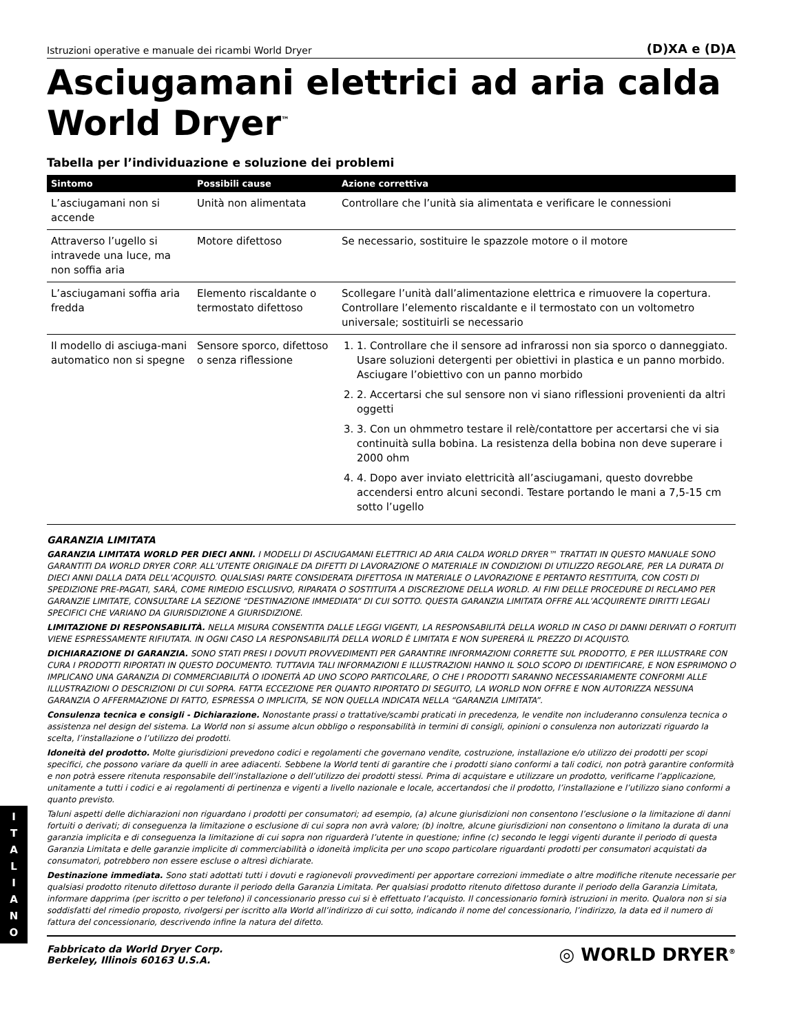Istruzioni operative e manuale dei ricambi World Dryer (D)XA e (D)A
Asciugamani elettrici ad aria calda World Dryer<sup>™</sup>
Tabella per l’individuazione e soluzione dei problemi
| Sintomo | Possibili cause | Azione correttiva |
| --- | --- | --- |
| L’asciugamani non si accende | Unità non alimentata | Controllare che l’unità sia alimentata e verificare le connessioni |
| Attraverso l’ugello si intravede una luce, ma non soffia aria | Motore difettoso | Se necessario, sostituire le spazzole motore o il motore |
| L’asciugamani soffia aria fredda | Elemento riscaldante o termostato difettoso | Scollegare l’unità dall’alimentazione elettrica e rimuovere la copertura. Controllare l’elemento riscaldante e il termostato con un voltometro universale; sostituirli se necessario |
| Il modello di asciuga-mani automatico non si spegne | Sensore sporco, difettoso o senza riflessione | 1. 1. Controllare che il sensore ad infrarossi non sia sporco o danneggiato. Usare soluzioni detergenti per obiettivi in plastica e un panno morbido. Asciugare l’obiettivo con un panno morbido 2. 2. Accertarsi che sul sensore non vi siano riflessioni provenienti da altri oggetti 3. 3. Con un ohmmetro testare il relè/contattore per accertarsi che vi sia continuità sulla bobina. La resistenza della bobina non deve superare i 2000 ohm 4. 4. Dopo aver inviato elettricità all’asciugamani, questo dovrebbe accendersi entro alcuni secondi. Testare portando le mani a 7,5-15 cm sotto l’ugello |
GARANZIA LIMITATA
GARANZIA LIMITATA WORLD PER DIECI ANNI. I MODELLI DI ASCIUGAMANI ELETTRICI AD ARIA CALDA WORLD DRYER™ TRATTATI IN QUESTO MANUALE SONO GARANTITI DA WORLD DRYER CORP. ALL’UTENTE ORIGINALE DA DIFETTI DI LAVORAZIONE O MATERIALE IN CONDIZIONI DI UTILIZZO REGOLARE, PER LA DURATA DI DIECI ANNI DALLA DATA DELL’ACQUISTO. QUALSIASI PARTE CONSIDERATA DIFETTOSA IN MATERIALE O LAVORAZIONE E PERTANTO RESTITUITA, CON COSTI DI SPEDIZIONE PRE-PAGATI, SARÀ, COME RIMEDIO ESCLUSIVO, RIPARATA O SOSTITUITA A DISCREZIONE DELLA WORLD. AI FINI DELLE PROCEDURE DI RECLAMO PER GARANZIE LIMITATE, CONSULTARE LA SEZIONE “DESTINAZIONE IMMEDIATA” DI CUI SOTTO. QUESTA GARANZIA LIMITATA OFFRE ALL’ACQUIRENTE DIRITTI LEGALI SPECIFICI CHE VARIANO DA GIURISDIZIONE A GIURISDIZIONE.
LIMITAZIONE DI RESPONSABILITÀ. NELLA MISURA CONSENTITA DALLE LEGGI VIGENTI, LA RESPONSABILITÀ DELLA WORLD IN CASO DI DANNI DERIVATI O FORTUITI VIENE ESPRESSAMENTE RIFIUTATA. IN OGNI CASO LA RESPONSABILITÀ DELLA WORLD È LIMITATA E NON SUPERERÀ IL PREZZO DI ACQUISTO.
DICHIARAZIONE DI GARANZIA. SONO STATI PRESI I DOVUTI PROVVEDIMENTI PER GARANTIRE INFORMAZIONI CORRETTE SUL PRODOTTO, E PER ILLUSTRARE CON CURA I PRODOTTI RIPORTATI IN QUESTO DOCUMENTO. TUTTAVIA TALI INFORMAZIONI E ILLUSTRAZIONI HANNO IL SOLO SCOPO DI IDENTIFICARE, E NON ESPRIMONO O IMPLICANO UNA GARANZIA DI COMMERCIABILITÀ O IDONEITÀ AD UNO SCOPO PARTICOLARE, O CHE I PRODOTTI SARANNO NECESSARIAMENTE CONFORMI ALLE ILLUSTRAZIONI O DESCRIZIONI DI CUI SOPRA. FATTA ECCEZIONE PER QUANTO RIPORTATO DI SEGUITO, LA WORLD NON OFFRE E NON AUTORIZZA NESSUNA GARANZIA O AFFERMAZIONE DI FATTO, ESPRESSA O IMPLICITA, SE NON QUELLA INDICATA NELLA “GARANZIA LIMITATA”.
Consulenza tecnica e consigli - Dichiarazione. Nonostante prassi o trattative/scambi praticati in precedenza, le vendite non includeranno consulenza tecnica o assistenza nel design del sistema. La World non si assume alcun obbligo o responsabilità in termini di consigli, opinioni o consulenza non autorizzati riguardo la scelta, l’installazione o l’utilizzo dei prodotti.
Idoneità del prodotto. Molte giurisdizioni prevedono codici e regolamenti che governano vendite, costruzione, installazione e/o utilizzo dei prodotti per scopi specifici, che possono variare da quelli in aree adiacenti. Sebbene la World tenti di garantire che i prodotti siano conformi a tali codici, non potrà garantire conformità e non potrà essere ritenuta responsabile dell’installazione o dell’utilizzo dei prodotti stessi. Prima di acquistare e utilizzare un prodotto, verificarne l’applicazione, unitamente a tutti i codici e ai regolamenti di pertinenza e vigenti a livello nazionale e locale, accertandosi che il prodotto, l’installazione e l’utilizzo siano conformi a quanto previsto.
Taluni aspetti delle dichiarazioni non riguardano i prodotti per consumatori; ad esempio, (a) alcune giurisdizioni non consentono l’esclusione o la limitazione di danni fortuiti o derivati; di conseguenza la limitazione o esclusione di cui sopra non avrà valore; (b) inoltre, alcune giurisdizioni non consentono o limitano la durata di una garanzia implicita e di conseguenza la limitazione di cui sopra non riguarderà l’utente in questione; infine (c) secondo le leggi vigenti durante il periodo di questa Garanzia Limitata e delle garanzie implicite di commerciabilità o idoneità implicita per uno scopo particolare riguardanti prodotti per consumatori acquistati da consumatori, potrebbero non essere escluse o altresì dichiarate.
Destinazione immediata. Sono stati adottati tutti i dovuti e ragionevoli provvedimenti per apportare correzioni immediate o altre modifiche ritenute necessarie per qualsiasi prodotto ritenuto difettoso durante il periodo della Garanzia Limitata. Per qualsiasi prodotto ritenuto difettoso durante il periodo della Garanzia Limitata, informare dapprima (per iscritto o per telefono) il concessionario presso cui si è effettuato l’acquisto. Il concessionario fornirà istruzioni in merito. Qualora non si sia soddisfatti del rimedio proposto, rivolgersi per iscritto alla World all’indirizzo di cui sotto, indicando il nome del concessionario, l’indirizzo, la data ed il numero di fattura del concessionario, descrivendo infine la natura del difetto.
Fabbricato da World Dryer Corp.
Berkeley, Illinois 60163 U.S.A.
◎ WORLD DRYER<sup>®</sup>
I
T
A
L
I
A
N
O